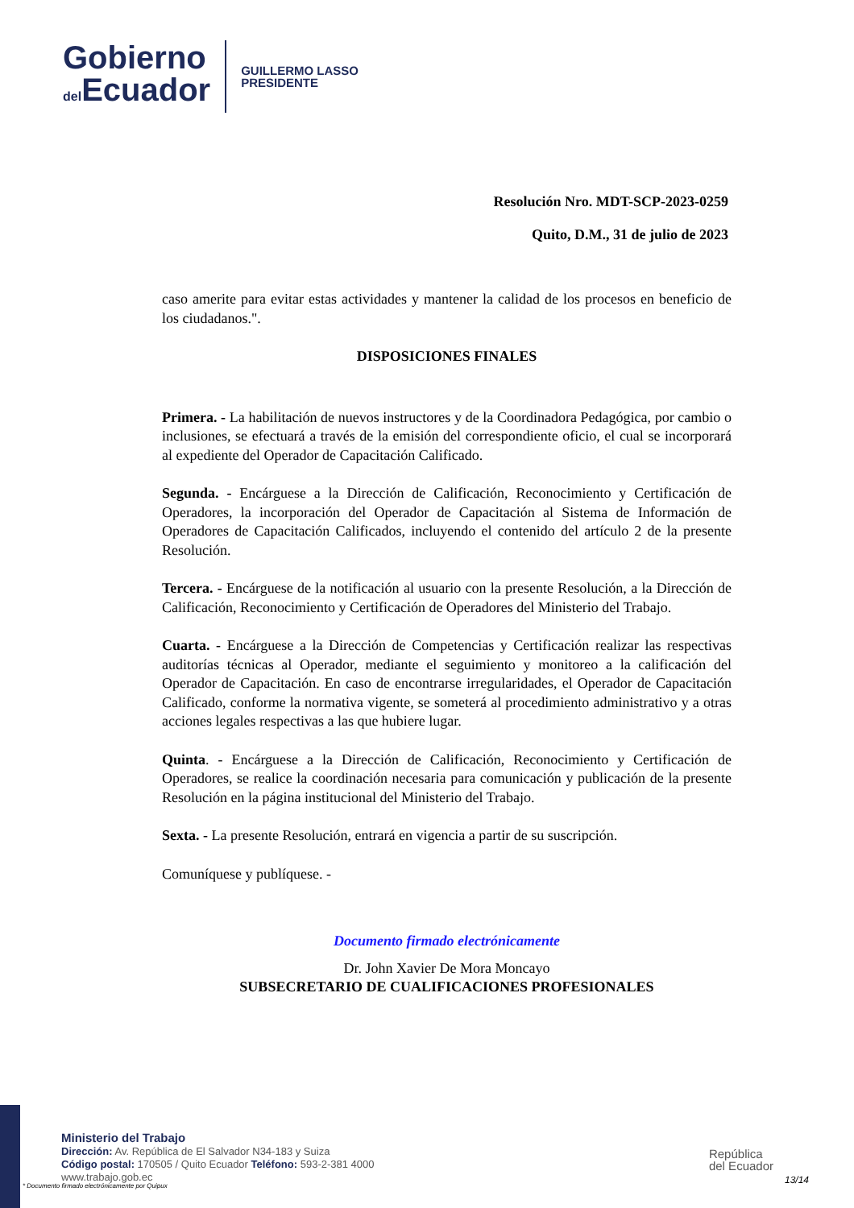Gobierno
del Ecuador
GUILLERMO LASSO
PRESIDENTE
Resolución Nro. MDT-SCP-2023-0259
Quito, D.M., 31 de julio de 2023
caso amerite para evitar estas actividades y mantener la calidad de los procesos en beneficio de los ciudadanos.".
DISPOSICIONES FINALES
Primera. - La habilitación de nuevos instructores y de la Coordinadora Pedagógica, por cambio o inclusiones, se efectuará a través de la emisión del correspondiente oficio, el cual se incorporará al expediente del Operador de Capacitación Calificado.
Segunda. - Encárguese a la Dirección de Calificación, Reconocimiento y Certificación de Operadores, la incorporación del Operador de Capacitación al Sistema de Información de Operadores de Capacitación Calificados, incluyendo el contenido del artículo 2 de la presente Resolución.
Tercera. - Encárguese de la notificación al usuario con la presente Resolución, a la Dirección de Calificación, Reconocimiento y Certificación de Operadores del Ministerio del Trabajo.
Cuarta. - Encárguese a la Dirección de Competencias y Certificación realizar las respectivas auditorías técnicas al Operador, mediante el seguimiento y monitoreo a la calificación del Operador de Capacitación. En caso de encontrarse irregularidades, el Operador de Capacitación Calificado, conforme la normativa vigente, se someterá al procedimiento administrativo y a otras acciones legales respectivas a las que hubiere lugar.
Quinta. - Encárguese a la Dirección de Calificación, Reconocimiento y Certificación de Operadores, se realice la coordinación necesaria para comunicación y publicación de la presente Resolución en la página institucional del Ministerio del Trabajo.
Sexta. - La presente Resolución, entrará en vigencia a partir de su suscripción.
Comuníquese y publíquese. -
Documento firmado electrónicamente
Dr. John Xavier De Mora Moncayo
SUBSECRETARIO DE CUALIFICACIONES PROFESIONALES
Ministerio del Trabajo
Dirección: Av. República de El Salvador N34-183 y Suiza
Código postal: 170505 / Quito Ecuador Teléfono: 593-2-381 4000
www.trabajo.gob.ec
* Documento firmado electrónicamente por Quipux
República
del Ecuador
13/14